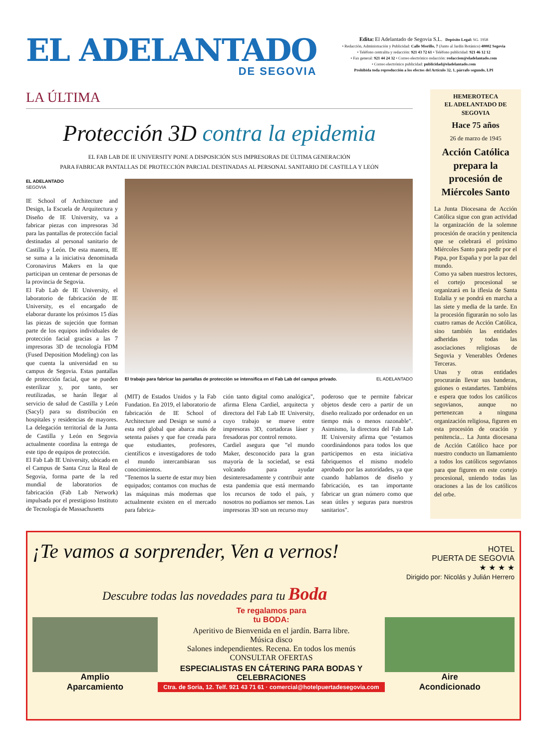EL ADELANTADO
DE SEGOVIA
Edita: El Adelantado de Segovia S.L. Depósito Legal: SG. 1958
• Redacción, Administración y Publicidad: Calle Morillo, 7 (Junto al Jardín Botánico) 40002 Segovia
• Teléfono centralita y redacción: 921 43 72 61 • Teléfono publicidad: 921 46 12 12
• Fax general: 921 44 24 32 • Correo electrónico redacción: redaccion@eladelantado.com
• Correo electrónico publicidad: publicidad@eladelantado.com
Prohibida toda reproducción a los efectos del Artículo 32, 1, párrafo segundo, LPI
LA ÚLTIMA
Protección 3D contra la epidemia
EL FAB LAB DE IE UNIVERSITY PONE A DISPOSICIÓN SUS IMPRESORAS DE ÚLTIMA GENERACIÓN
PARA FABRICAR PANTALLAS DE PROTECCIÓN PARCIAL DESTINADAS AL PERSONAL SANITARIO DE CASTILLA Y LEÓN
EL ADELANTADO
SEGOVIA
IE School of Architecture and Design, la Escuela de Arquitectura y Diseño de IE University, va a fabricar piezas con impresoras 3d para las pantallas de protección facial destinadas al personal sanitario de Castilla y León. De esta manera, IE se suma a la iniciativa denominada Coronavirus Makers en la que participan un centenar de personas de la provincia de Segovia.
El Fab Lab de IE University, el laboratorio de fabricación de IE University, es el encargado de elaborar durante los próximos 15 días las piezas de sujeción que forman parte de los equipos individuales de protección facial gracias a las 7 impresoras 3D de tecnología FDM (Fused Deposition Modeling) con las que cuenta la universidad en su campus de Segovia. Estas pantallas de protección facial, que se pueden esterilizar y, por tanto, ser reutilizadas, se harán llegar al servicio de salud de Castilla y León (Sacyl) para su distribución en hospitales y residencias de mayores. La delegación territorial de la Junta de Castilla y León en Segovia actualmente coordina la entrega de este tipo de equipos de protección.
El Fab Lab IE University, ubicado en el Campus de Santa Cruz la Real de Segovia, forma parte de la red mundial de laboratorios de fabricación (Fab Lab Network) impulsada por el prestigioso Instituto de Tecnología de Massachusetts
El trabajo para fabricar las pantallas de protección se intensifica en el Fab Lab del campus privado. EL ADELANTADO
(MIT) de Estados Unidos y la Fab Fundation. En 2019, el laboratorio de fabricación de IE School of Architecture and Design se sumó a esta red global que abarca más de setenta países y que fue creada para que estudiantes, profesores, científicos e investigadores de todo el mundo intercambiaran sus conocimientos.
"Tenemos la suerte de estar muy bien equipados; contamos con muchas de las máquinas más modernas que actualmente existen en el mercado para fabrica-
ción tanto digital como analógica", afirma Elena Cardiel, arquitecta y directora del Fab Lab IE University, cuyo trabajo se mueve entre impresoras 3D, cortadoras láser y fresadoras por control remoto.
Cardiel asegura que "el mundo Maker, desconocido para la gran mayoría de la sociedad, se está volcando para ayudar desinteresadamente y contribuir ante esta pandemia que está mermando los recursos de todo el país, y nosotros no podíamos ser menos. Las impresoras 3D son un recurso muy
poderoso que te permite fabricar objetos desde cero a partir de un diseño realizado por ordenador en un tiempo más o menos razonable". Asimismo, la directora del Fab Lab IE University afirma que "estamos coordinándonos para todos los que participemos en esta iniciativa fabriquemos el mismo modelo aprobado por las autoridades, ya que cuando hablamos de diseño y fabricación, es tan importante fabricar un gran número como que sean útiles y seguras para nuestros sanitarios".
HEMEROTECA
EL ADELANTADO DE SEGOVIA
Hace 75 años
26 de marzo de 1945
Acción Católica prepara la procesión de Miércoles Santo
La Junta Diocesana de Acción Católica sigue con gran actividad la organización de la solemne procesión de oración y penitencia que se celebrará el próximo Miércoles Santo para pedir por el Papa, por España y por la paz del mundo.
Como ya saben nuestros lectores, el cortejo procesional se organizará en la iflesia de Santa Eulalia y se pondrá en marcha a las siete y media de la tarde. En la procesión figurarán no solo las cuatro ramas de Acción Católica, sino también las entidades adheridas y todas las asociaciones religiosas de Segovia y Venerables Órdenes Terceras.
Unas y otras entidades procurarán llevar sus banderas, guiones o estandartes. Tambiéns e espera que todos los católicos segovianos, aunque no pertenezcan a ninguna organización religiosa, figuren en esta procesión de oración y penitencia... La Junta diocesana de Acción Católico hace por nuestro conducto un llamamiento a todos los católicos segovianos para que figuren en este cortejo procesional, uniendo todas las oraciones a las de los católicos del orbe.
¡Te vamos a sorprender, Ven a vernos!
HOTEL
PUERTA DE SEGOVIA
★ ★ ★ ★
Dirigido por: Nicolás y Julián Herrero
Descubre todas las novedades para tu Boda
Amplio
Aparcamiento
Te regalamos para
tu BODA:
Aperitivo de Bienvenida en el jardín. Barra libre.
Música disco
Salones independientes. Recena. En todos los menús
CONSULTAR OFERTAS
ESPECIALISTAS EN CÁTERING PARA BODAS Y CELEBRACIONES
Ctra. de Soria, 12. Telf. 921 43 71 61 · comercial@hotelpuertadesegovia.com
Aire
Acondicionado